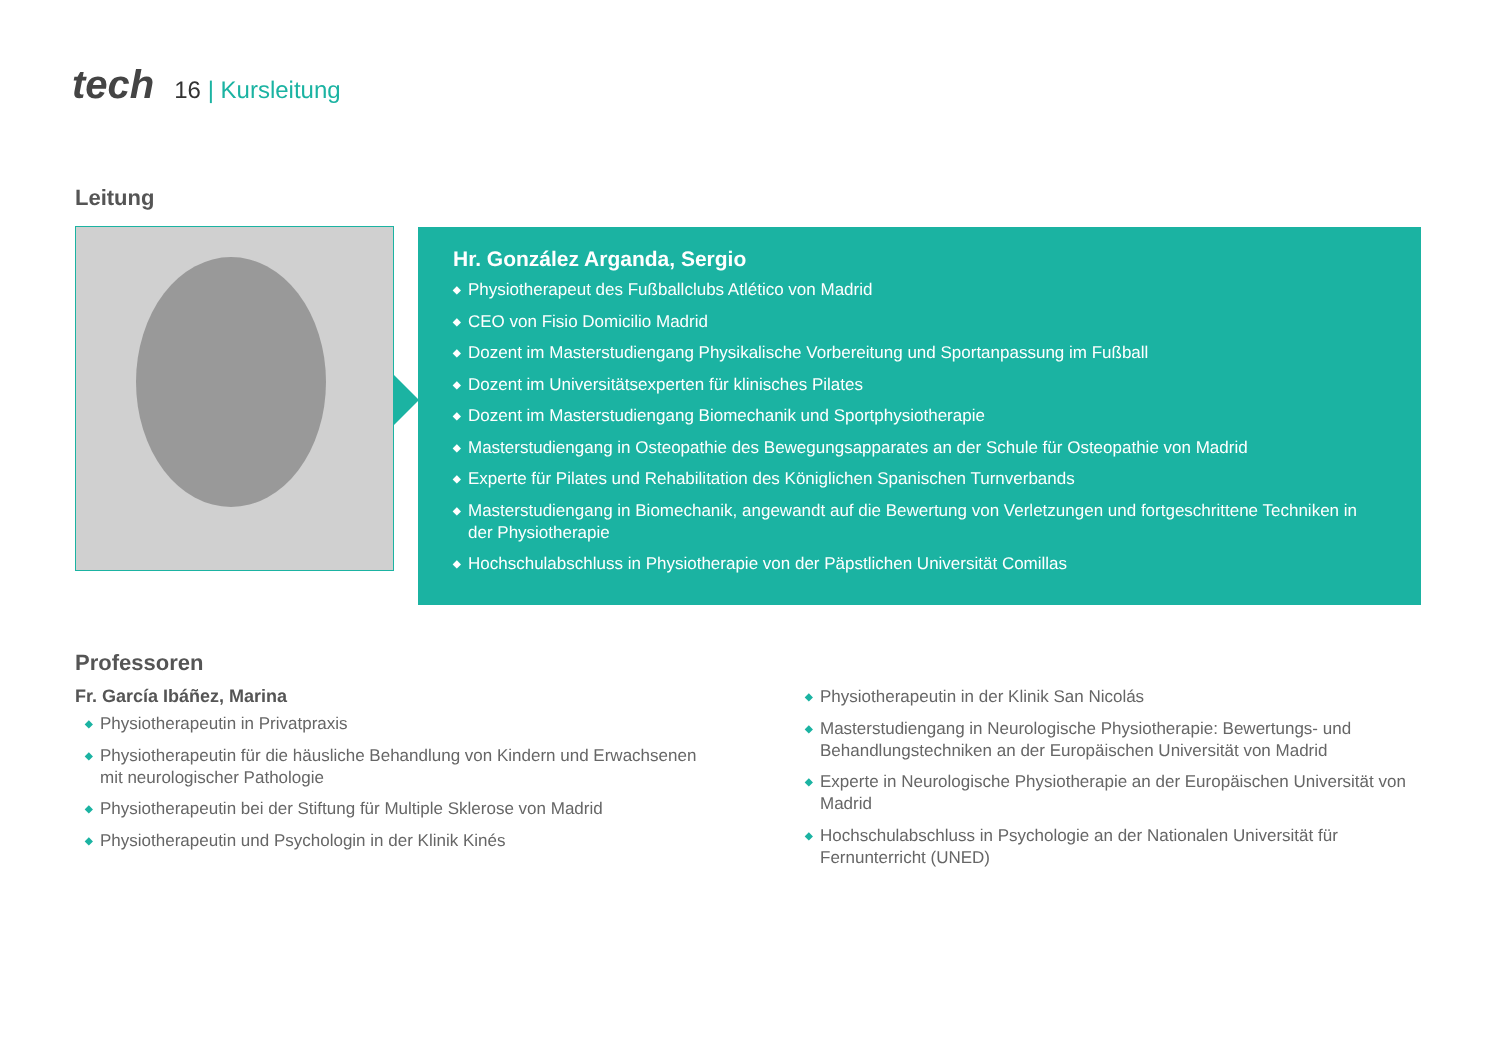tech 16 | Kursleitung
Leitung
Hr. González Arganda, Sergio
◆ Physiotherapeut des Fußballclubs Atlético von Madrid
◆ CEO von Fisio Domicilio Madrid
◆ Dozent im Masterstudiengang Physikalische Vorbereitung und Sportanpassung im Fußball
◆ Dozent im Universitätsexperten für klinisches Pilates
◆ Dozent im Masterstudiengang Biomechanik und Sportphysiotherapie
◆ Masterstudiengang in Osteopathie des Bewegungsapparates an der Schule für Osteopathie von Madrid
◆ Experte für Pilates und Rehabilitation des Königlichen Spanischen Turnverbands
◆ Masterstudiengang in Biomechanik, angewandt auf die Bewertung von Verletzungen und fortgeschrittene Techniken in der Physiotherapie
◆ Hochschulabschluss in Physiotherapie von der Päpstlichen Universität Comillas
Professoren
Fr. García Ibáñez, Marina
◆ Physiotherapeutin in Privatpraxis
◆ Physiotherapeutin für die häusliche Behandlung von Kindern und Erwachsenen mit neurologischer Pathologie
◆ Physiotherapeutin bei der Stiftung für Multiple Sklerose von Madrid
◆ Physiotherapeutin und Psychologin in der Klinik Kinés
◆ Physiotherapeutin in der Klinik San Nicolás
◆ Masterstudiengang in Neurologische Physiotherapie: Bewertungs- und Behandlungstechniken an der Europäischen Universität von Madrid
◆ Experte in Neurologische Physiotherapie an der Europäischen Universität von Madrid
◆ Hochschulabschluss in Psychologie an der Nationalen Universität für Fernunterricht (UNED)